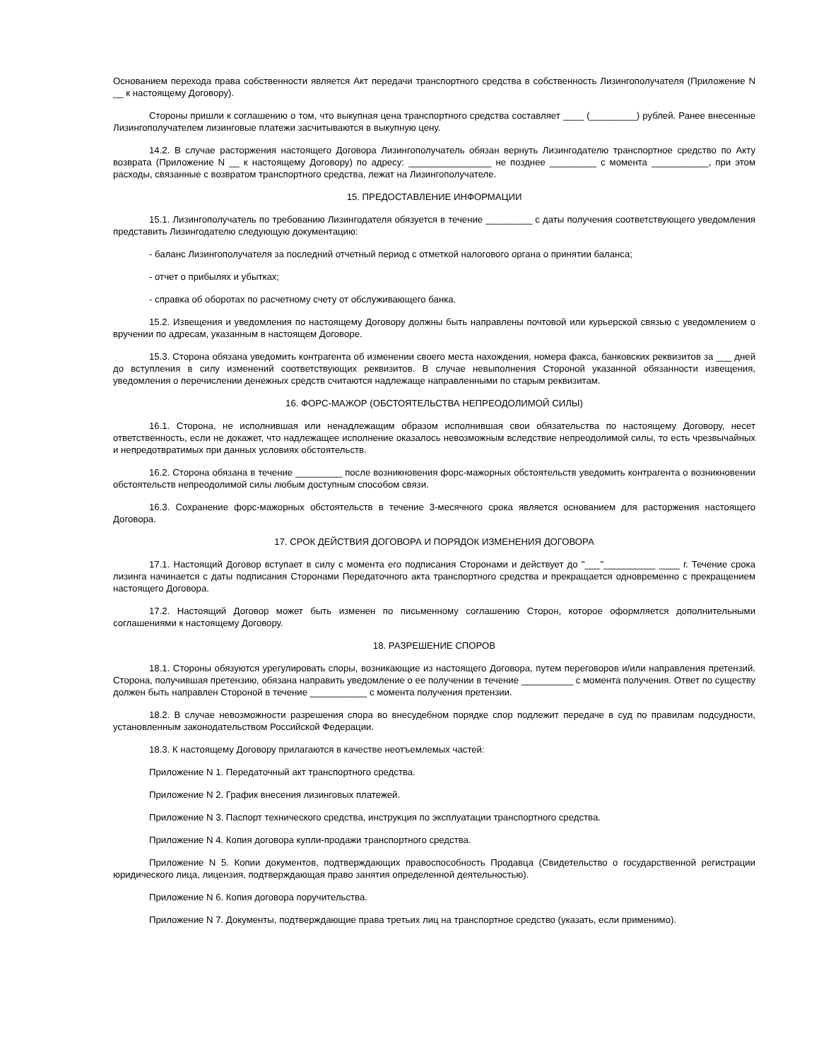Основанием перехода права собственности является Акт передачи транспортного средства в собственность Лизингополучателя (Приложение N __ к настоящему Договору).
Стороны пришли к соглашению о том, что выкупная цена транспортного средства составляет ____ (_________) рублей. Ранее внесенные Лизингополучателем лизинговые платежи засчитываются в выкупную цену.
14.2. В случае расторжения настоящего Договора Лизингополучатель обязан вернуть Лизингодателю транспортное средство по Акту возврата (Приложение N __ к настоящему Договору) по адресу: ________________ не позднее _________ с момента ___________, при этом расходы, связанные с возвратом транспортного средства, лежат на Лизингополучателе.
15. ПРЕДОСТАВЛЕНИЕ ИНФОРМАЦИИ
15.1. Лизингополучатель по требованию Лизингодателя обязуется в течение _________ с даты получения соответствующего уведомления представить Лизингодателю следующую документацию:
- баланс Лизингополучателя за последний отчетный период с отметкой налогового органа о принятии баланса;
- отчет о прибылях и убытках;
- справка об оборотах по расчетному счету от обслуживающего банка.
15.2. Извещения и уведомления по настоящему Договору должны быть направлены почтовой или курьерской связью с уведомлением о вручении по адресам, указанным в настоящем Договоре.
15.3. Сторона обязана уведомить контрагента об изменении своего места нахождения, номера факса, банковских реквизитов за ___ дней до вступления в силу изменений соответствующих реквизитов. В случае невыполнения Стороной указанной обязанности извещения, уведомления о перечислении денежных средств считаются надлежаще направленными по старым реквизитам.
16. ФОРС-МАЖОР (ОБСТОЯТЕЛЬСТВА НЕПРЕОДОЛИМОЙ СИЛЫ)
16.1. Сторона, не исполнившая или ненадлежащим образом исполнившая свои обязательства по настоящему Договору, несет ответственность, если не докажет, что надлежащее исполнение оказалось невозможным вследствие непреодолимой силы, то есть чрезвычайных и непредотвратимых при данных условиях обстоятельств.
16.2. Сторона обязана в течение _________ после возникновения форс-мажорных обстоятельств уведомить контрагента о возникновении обстоятельств непреодолимой силы любым доступным способом связи.
16.3. Сохранение форс-мажорных обстоятельств в течение 3-месячного срока является основанием для расторжения настоящего Договора.
17. СРОК ДЕЙСТВИЯ ДОГОВОРА И ПОРЯДОК ИЗМЕНЕНИЯ ДОГОВОРА
17.1. Настоящий Договор вступает в силу с момента его подписания Сторонами и действует до "___"__________ ____ г. Течение срока лизинга начинается с даты подписания Сторонами Передаточного акта транспортного средства и прекращается одновременно с прекращением настоящего Договора.
17.2. Настоящий Договор может быть изменен по письменному соглашению Сторон, которое оформляется дополнительными соглашениями к настоящему Договору.
18. РАЗРЕШЕНИЕ СПОРОВ
18.1. Стороны обязуются урегулировать споры, возникающие из настоящего Договора, путем переговоров и/или направления претензий. Сторона, получившая претензию, обязана направить уведомление о ее получении в течение __________ с момента получения. Ответ по существу должен быть направлен Стороной в течение ___________ с момента получения претензии.
18.2. В случае невозможности разрешения спора во внесудебном порядке спор подлежит передаче в суд по правилам подсудности, установленным законодательством Российской Федерации.
18.3. К настоящему Договору прилагаются в качестве неотъемлемых частей:
Приложение N 1. Передаточный акт транспортного средства.
Приложение N 2. График внесения лизинговых платежей.
Приложение N 3. Паспорт технического средства, инструкция по эксплуатации транспортного средства.
Приложение N 4. Копия договора купли-продажи транспортного средства.
Приложение N 5. Копии документов, подтверждающих правоспособность Продавца (Свидетельство о государственной регистрации юридического лица, лицензия, подтверждающая право занятия определенной деятельностью).
Приложение N 6. Копия договора поручительства.
Приложение N 7. Документы, подтверждающие права третьих лиц на транспортное средство (указать, если применимо).